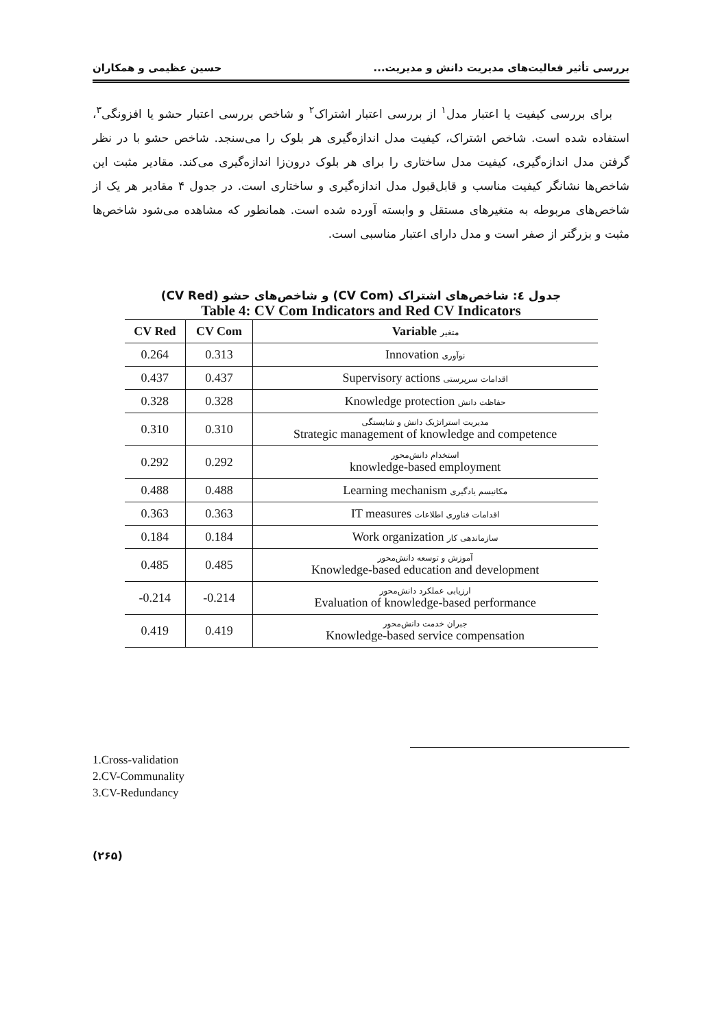بررسی تأثیر فعالیت‌های مدیریت دانش و مدیریت... حسین عظیمی و همکاران
برای بررسی کیفیت یا اعتبار مدل<sup>۱</sup> از بررسی اعتبار اشتراک<sup>۲</sup> و شاخص بررسی اعتبار حشو یا افزونگی<sup>۳</sup>، استفاده شده است. شاخص اشتراک، کیفیت مدل اندازه‌گیری هر بلوک را می‌سنجد. شاخص حشو با در نظر گرفتن مدل اندازه‌گیری، کیفیت مدل ساختاری را برای هر بلوک درون‌زا اندازه‌گیری می‌کند. مقادیر مثبت این شاخص‌ها نشانگر کیفیت مناسب و قابل‌قبول مدل اندازه‌گیری و ساختاری است. در جدول ۴ مقادیر هر یک از شاخص‌های مربوطه به متغیرهای مستقل و وابسته آورده شده است. همانطور که مشاهده می‌شود شاخص‌ها مثبت و بزرگتر از صفر است و مدل دارای اعتبار مناسبی است.
جدول ٤: شاخص‌های اشتراک (CV Com) و شاخص‌های حشو (CV Red)
Table 4: CV Com Indicators and Red CV Indicators
| CV Red | CV Com | Variable متغیر |
| --- | --- | --- |
| 0.264 | 0.313 | Innovation نوآوری |
| 0.437 | 0.437 | Supervisory actions اقدامات سرپرستی |
| 0.328 | 0.328 | Knowledge protection حفاظت دانش |
| 0.310 | 0.310 | مدیریت استراتژیک دانش و شایستگی Strategic management of knowledge and competence |
| 0.292 | 0.292 | استخدام دانش‌محور knowledge-based employment |
| 0.488 | 0.488 | Learning mechanism مکانیسم یادگیری |
| 0.363 | 0.363 | IT measures اقدامات فناوری اطلاعات |
| 0.184 | 0.184 | Work organization سازماندهی کار |
| 0.485 | 0.485 | آموزش و توسعه دانش‌محور Knowledge-based education and development |
| -0.214 | -0.214 | ارزیابی عملکرد دانش‌محور Evaluation of knowledge-based performance |
| 0.419 | 0.419 | جبران خدمت دانش‌محور Knowledge-based service compensation |
1.Cross-validation
2.CV-Communality
3.CV-Redundancy
(۲۶۵)